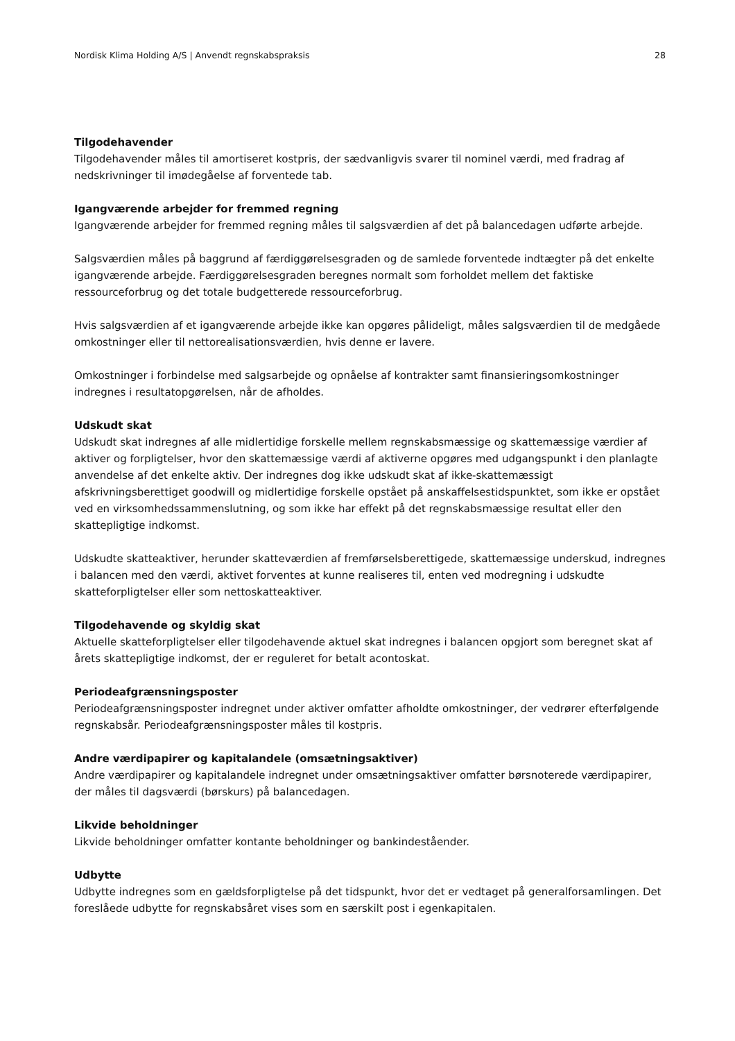Nordisk Klima Holding A/S | Anvendt regnskabspraksis 28
Tilgodehavender
Tilgodehavender måles til amortiseret kostpris, der sædvanligvis svarer til nominel værdi, med fradrag af nedskrivninger til imødegåelse af forventede tab.
Igangværende arbejder for fremmed regning
Igangværende arbejder for fremmed regning måles til salgsværdien af det på balancedagen udførte arbejde.
Salgsværdien måles på baggrund af færdiggørelsesgraden og de samlede forventede indtægter på det enkelte igangværende arbejde. Færdiggørelsesgraden beregnes normalt som forholdet mellem det faktiske ressourceforbrug og det totale budgetterede ressourceforbrug.
Hvis salgsværdien af et igangværende arbejde ikke kan opgøres pålideligt, måles salgsværdien til de medgåede omkostninger eller til nettorealisationsværdien, hvis denne er lavere.
Omkostninger i forbindelse med salgsarbejde og opnåelse af kontrakter samt finansieringsomkostninger indregnes i resultatopgørelsen, når de afholdes.
Udskudt skat
Udskudt skat indregnes af alle midlertidige forskelle mellem regnskabsmæssige og skattemæssige værdier af aktiver og forpligtelser, hvor den skattemæssige værdi af aktiverne opgøres med udgangspunkt i den planlagte anvendelse af det enkelte aktiv. Der indregnes dog ikke udskudt skat af ikke-skattemæssigt afskrivningsberettiget goodwill og midlertidige forskelle opstået på anskaffelsestidspunktet, som ikke er opstået ved en virksomhedssammenslutning, og som ikke har effekt på det regnskabsmæssige resultat eller den skattepligtige indkomst.
Udskudte skatteaktiver, herunder skatteværdien af fremførselsberettigede, skattemæssige underskud, indregnes i balancen med den værdi, aktivet forventes at kunne realiseres til, enten ved modregning i udskudte skatteforpligtelser eller som nettoskatteaktiver.
Tilgodehavende og skyldig skat
Aktuelle skatteforpligtelser eller tilgodehavende aktuel skat indregnes i balancen opgjort som beregnet skat af årets skattepligtige indkomst, der er reguleret for betalt acontoskat.
Periodeafgrænsningsposter
Periodeafgrænsningsposter indregnet under aktiver omfatter afholdte omkostninger, der vedrører efterfølgende regnskabsår. Periodeafgrænsningsposter måles til kostpris.
Andre værdipapirer og kapitalandele (omsætningsaktiver)
Andre værdipapirer og kapitalandele indregnet under omsætningsaktiver omfatter børsnoterede værdipapirer, der måles til dagsværdi (børskurs) på balancedagen.
Likvide beholdninger
Likvide beholdninger omfatter kontante beholdninger og bankindeståender.
Udbytte
Udbytte indregnes som en gældsforpligtelse på det tidspunkt, hvor det er vedtaget på generalforsamlingen. Det foreslåede udbytte for regnskabsåret vises som en særskilt post i egenkapitalen.